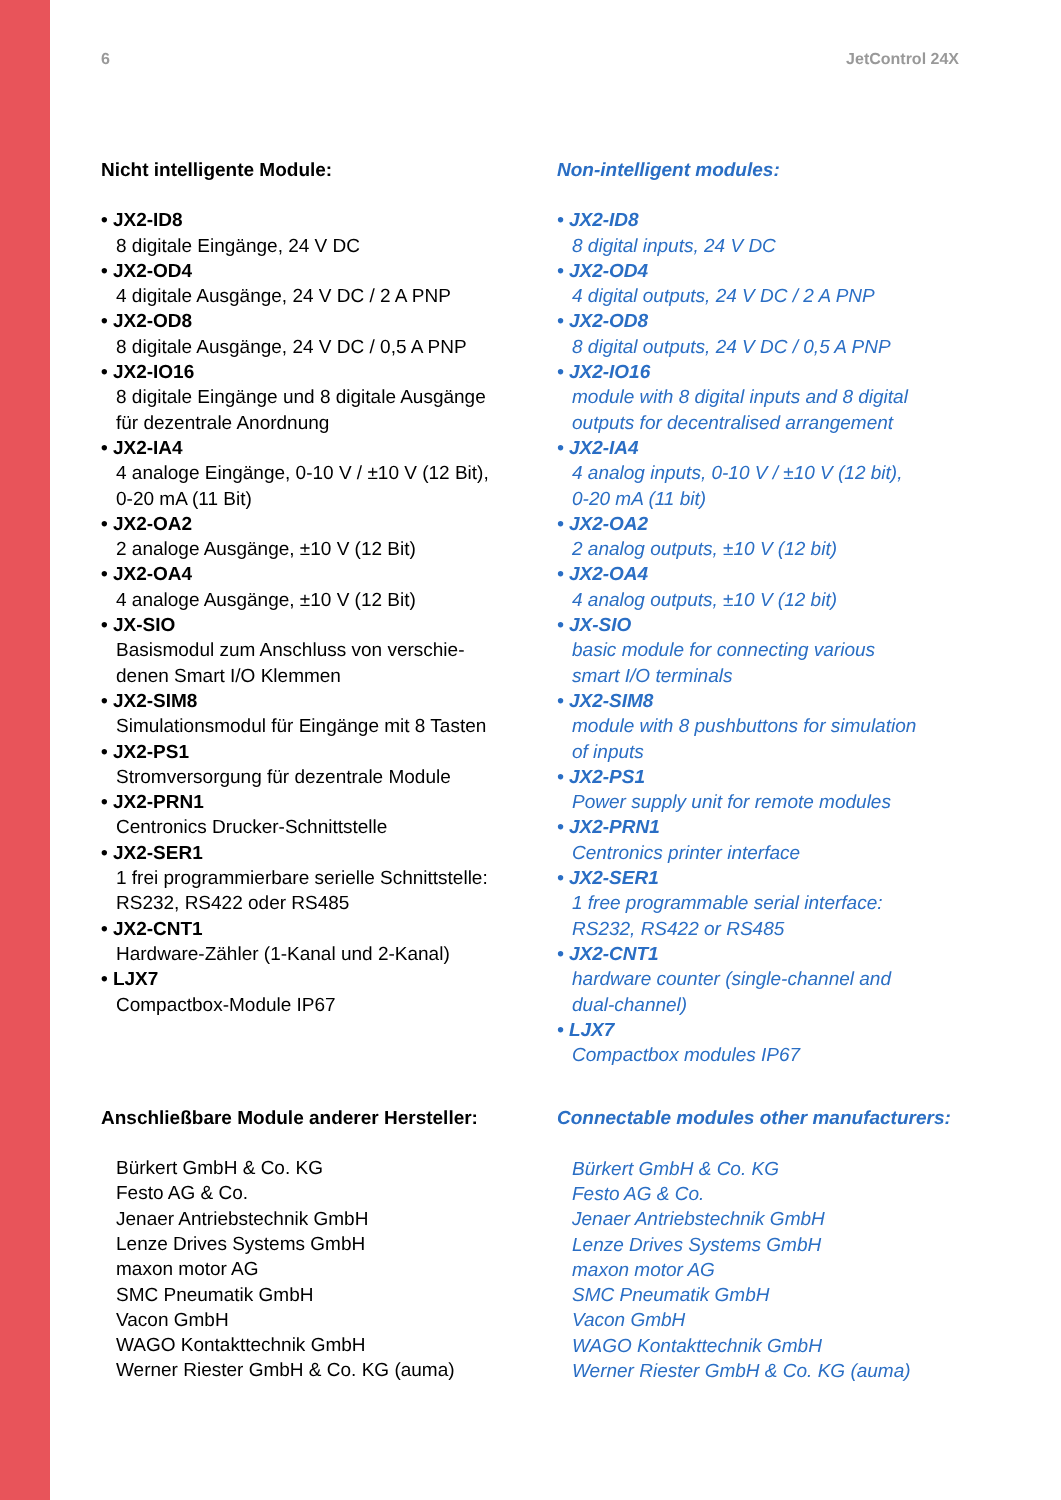6 JetControl 24X
Nicht intelligente Module:
• JX2-ID8
8 digitale Eingänge, 24 V DC
• JX2-OD4
4 digitale Ausgänge, 24 V DC / 2 A PNP
• JX2-OD8
8 digitale Ausgänge, 24 V DC / 0,5 A PNP
• JX2-IO16
8 digitale Eingänge und 8 digitale Ausgänge
für dezentrale Anordnung
• JX2-IA4
4 analoge Eingänge, 0-10 V / ±10 V (12 Bit),
0-20 mA (11 Bit)
• JX2-OA2
2 analoge Ausgänge, ±10 V (12 Bit)
• JX2-OA4
4 analoge Ausgänge, ±10 V (12 Bit)
• JX-SIO
Basismodul zum Anschluss von verschie-
denen Smart I/O Klemmen
• JX2-SIM8
Simulationsmodul für Eingänge mit 8 Tasten
• JX2-PS1
Stromversorgung für dezentrale Module
• JX2-PRN1
Centronics Drucker-Schnittstelle
• JX2-SER1
1 frei programmierbare serielle Schnittstelle:
RS232, RS422 oder RS485
• JX2-CNT1
Hardware-Zähler (1-Kanal und 2-Kanal)
• LJX7
Compactbox-Module IP67
Anschließbare Module anderer Hersteller:
Bürkert GmbH & Co. KG
Festo AG & Co.
Jenaer Antriebstechnik GmbH
Lenze Drives Systems GmbH
maxon motor AG
SMC Pneumatik GmbH
Vacon GmbH
WAGO Kontakttechnik GmbH
Werner Riester GmbH & Co. KG (auma)
Non-intelligent modules:
• JX2-ID8
8 digital inputs, 24 V DC
• JX2-OD4
4 digital outputs, 24 V DC / 2 A PNP
• JX2-OD8
8 digital outputs, 24 V DC / 0,5 A PNP
• JX2-IO16
module with 8 digital inputs and 8 digital
outputs for decentralised arrangement
• JX2-IA4
4 analog inputs, 0-10 V / ±10 V (12 bit),
0-20 mA (11 bit)
• JX2-OA2
2 analog outputs, ±10 V (12 bit)
• JX2-OA4
4 analog outputs, ±10 V (12 bit)
• JX-SIO
basic module for connecting various
smart I/O terminals
• JX2-SIM8
module with 8 pushbuttons for simulation
of inputs
• JX2-PS1
Power supply unit for remote modules
• JX2-PRN1
Centronics printer interface
• JX2-SER1
1 free programmable serial interface:
RS232, RS422 or RS485
• JX2-CNT1
hardware counter (single-channel and
dual-channel)
• LJX7
Compactbox modules IP67
Connectable modules other manufacturers:
Bürkert GmbH & Co. KG
Festo AG & Co.
Jenaer Antriebstechnik GmbH
Lenze Drives Systems GmbH
maxon motor AG
SMC Pneumatik GmbH
Vacon GmbH
WAGO Kontakttechnik GmbH
Werner Riester GmbH & Co. KG (auma)